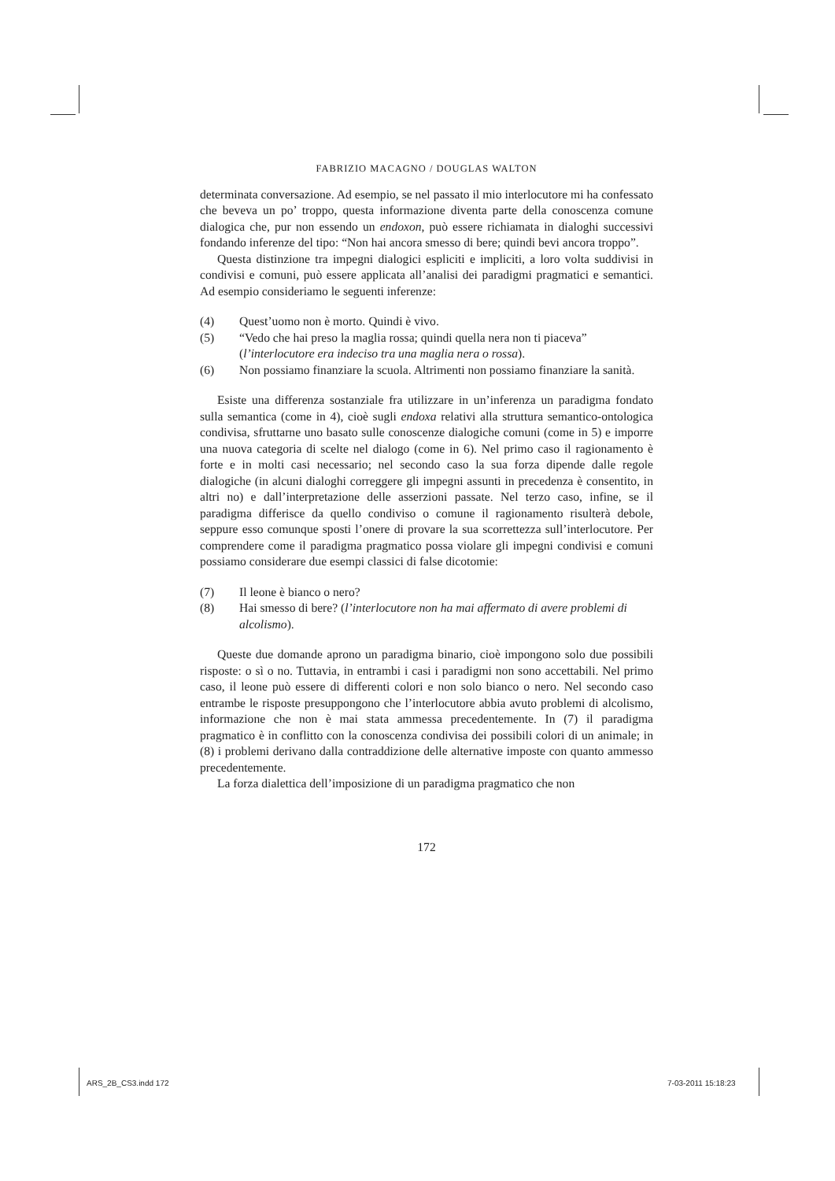FABRIZIO MACAGNO / DOUGLAS WALTON
determinata conversazione. Ad esempio, se nel passato il mio interlocutore mi ha confessato che beveva un po’ troppo, questa informazione diventa parte della conoscenza comune dialogica che, pur non essendo un endoxon, può essere richiamata in dialoghi successivi fondando inferenze del tipo: “Non hai ancora smesso di bere; quindi bevi ancora troppo”.
Questa distinzione tra impegni dialogici espliciti e impliciti, a loro volta suddivisi in condivisi e comuni, può essere applicata all’analisi dei paradigmi pragmatici e semantici. Ad esempio consideriamo le seguenti inferenze:
(4) Quest’uomo non è morto. Quindi è vivo.
(5) “Vedo che hai preso la maglia rossa; quindi quella nera non ti piaceva” (l’interlocutore era indeciso tra una maglia nera o rossa).
(6) Non possiamo finanziare la scuola. Altrimenti non possiamo finanziare la sanità.
Esiste una differenza sostanziale fra utilizzare in un’inferenza un paradigma fondato sulla semantica (come in 4), cioè sugli endoxa relativi alla struttura semantico-ontologica condivisa, sfruttarne uno basato sulle conoscenze dialogiche comuni (come in 5) e imporre una nuova categoria di scelte nel dialogo (come in 6). Nel primo caso il ragionamento è forte e in molti casi necessario; nel secondo caso la sua forza dipende dalle regole dialogiche (in alcuni dialoghi correggere gli impegni assunti in precedenza è consentito, in altri no) e dall’interpretazione delle asserzioni passate. Nel terzo caso, infine, se il paradigma differisce da quello condiviso o comune il ragionamento risulterà debole, seppure esso comunque sposti l’onere di provare la sua scorrettezza sull’interlocutore. Per comprendere come il paradigma pragmatico possa violare gli impegni condivisi e comuni possiamo considerare due esempi classici di false dicotomie:
(7) Il leone è bianco o nero?
(8) Hai smesso di bere? (l’interlocutore non ha mai affermato di avere problemi di alcolismo).
Queste due domande aprono un paradigma binario, cioè impongono solo due possibili risposte: o sì o no. Tuttavia, in entrambi i casi i paradigmi non sono accettabili. Nel primo caso, il leone può essere di differenti colori e non solo bianco o nero. Nel secondo caso entrambe le risposte presuppongono che l’interlocutore abbia avuto problemi di alcolismo, informazione che non è mai stata ammessa precedentemente. In (7) il paradigma pragmatico è in conflitto con la conoscenza condivisa dei possibili colori di un animale; in (8) i problemi derivano dalla contraddizione delle alternative imposte con quanto ammesso precedentemente.
La forza dialettica dell’imposizione di un paradigma pragmatico che non
172
ARS_2B_CS3.indd 172 7-03-2011 15:18:23